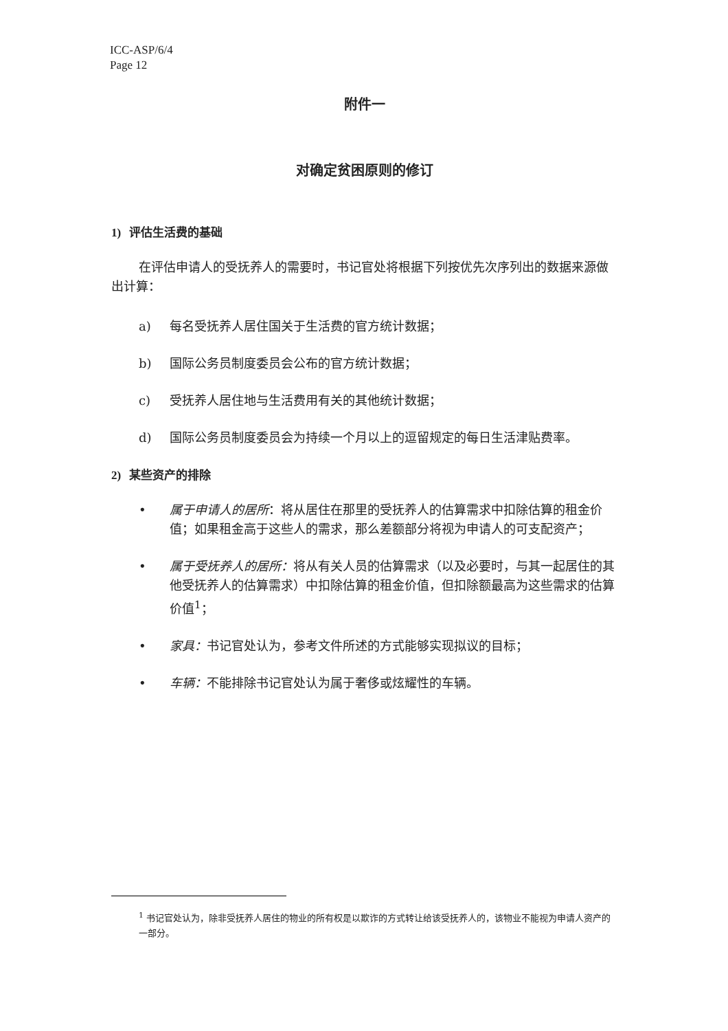ICC-ASP/6/4
Page 12
附件一
对确定贫困原则的修订
1) 评估生活费的基础
在评估申请人的受抚养人的需要时，书记官处将根据下列按优先次序列出的数据来源做出计算：
a) 每名受抚养人居住国关于生活费的官方统计数据；
b) 国际公务员制度委员会公布的官方统计数据；
c) 受抚养人居住地与生活费用有关的其他统计数据；
d) 国际公务员制度委员会为持续一个月以上的逗留规定的每日生活津贴费率。
2) 某些资产的排除
• 属于申请人的居所：将从居住在那里的受抚养人的估算需求中扣除估算的租金价值；如果租金高于这些人的需求，那么差额部分将视为申请人的可支配资产；
• 属于受抚养人的居所：将从有关人员的估算需求（以及必要时，与其一起居住的其他受抚养人的估算需求）中扣除估算的租金价值，但扣除额最高为这些需求的估算价值<sup>1</sup>；
• 家具：书记官处认为，参考文件所述的方式能够实现拟议的目标；
• 车辆：不能排除书记官处认为属于奢侈或炫耀性的车辆。
<sup>1</sup> 书记官处认为，除非受抚养人居住的物业的所有权是以欺诈的方式转让给该受抚养人的，该物业不能视为申请人资产的一部分。